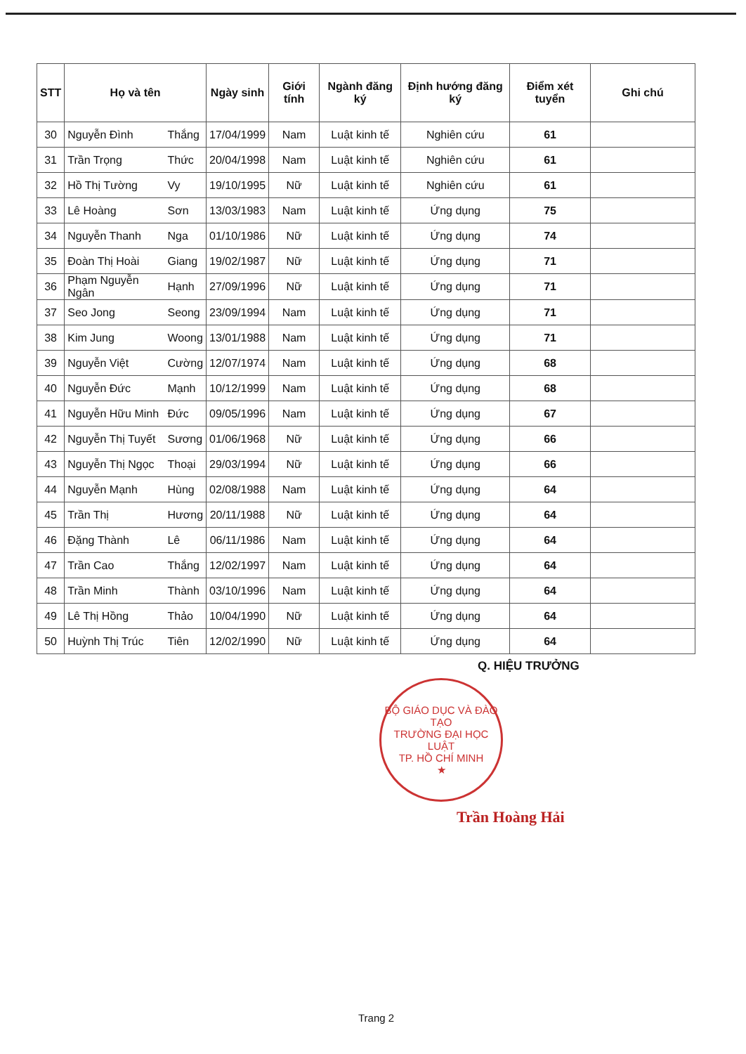| STT | Họ và tên | | Ngày sinh | Giới tính | Ngành đăng ký | Định hướng đăng ký | Điểm xét tuyển | Ghi chú |
| --- | --- | --- | --- | --- | --- | --- | --- | --- |
| 30 | Nguyễn Đình | Thắng | 17/04/1999 | Nam | Luật kinh tế | Nghiên cứu | 61 | |
| 31 | Trần Trọng | Thức | 20/04/1998 | Nam | Luật kinh tế | Nghiên cứu | 61 | |
| 32 | Hồ Thị Tường | Vy | 19/10/1995 | Nữ | Luật kinh tế | Nghiên cứu | 61 | |
| 33 | Lê Hoàng | Sơn | 13/03/1983 | Nam | Luật kinh tế | Ứng dụng | 75 | |
| 34 | Nguyễn Thanh | Nga | 01/10/1986 | Nữ | Luật kinh tế | Ứng dụng | 74 | |
| 35 | Đoàn Thị Hoài | Giang | 19/02/1987 | Nữ | Luật kinh tế | Ứng dụng | 71 | |
| 36 | Phạm Nguyễn Ngân | Hạnh | 27/09/1996 | Nữ | Luật kinh tế | Ứng dụng | 71 | |
| 37 | Seo Jong | Seong | 23/09/1994 | Nam | Luật kinh tế | Ứng dụng | 71 | |
| 38 | Kim Jung | Woong | 13/01/1988 | Nam | Luật kinh tế | Ứng dụng | 71 | |
| 39 | Nguyễn Việt | Cường | 12/07/1974 | Nam | Luật kinh tế | Ứng dụng | 68 | |
| 40 | Nguyễn Đức | Mạnh | 10/12/1999 | Nam | Luật kinh tế | Ứng dụng | 68 | |
| 41 | Nguyễn Hữu Minh | Đức | 09/05/1996 | Nam | Luật kinh tế | Ứng dụng | 67 | |
| 42 | Nguyễn Thị Tuyết | Sương | 01/06/1968 | Nữ | Luật kinh tế | Ứng dụng | 66 | |
| 43 | Nguyễn Thị Ngọc | Thoại | 29/03/1994 | Nữ | Luật kinh tế | Ứng dụng | 66 | |
| 44 | Nguyễn Mạnh | Hùng | 02/08/1988 | Nam | Luật kinh tế | Ứng dụng | 64 | |
| 45 | Trần Thị | Hương | 20/11/1988 | Nữ | Luật kinh tế | Ứng dụng | 64 | |
| 46 | Đặng Thành | Lê | 06/11/1986 | Nam | Luật kinh tế | Ứng dụng | 64 | |
| 47 | Trần Cao | Thắng | 12/02/1997 | Nam | Luật kinh tế | Ứng dụng | 64 | |
| 48 | Trần Minh | Thành | 03/10/1996 | Nam | Luật kinh tế | Ứng dụng | 64 | |
| 49 | Lê Thị Hồng | Thảo | 10/04/1990 | Nữ | Luật kinh tế | Ứng dụng | 64 | |
| 50 | Huỳnh Thị Trúc | Tiên | 12/02/1990 | Nữ | Luật kinh tế | Ứng dụng | 64 | |
Q. HIỆU TRƯỞNG
BỘ GIÁO DỤC VÀ ĐÀO TẠO
TRƯỜNG ĐẠI HỌC
LUẬT
TP. HỒ CHÍ MINH
★
Trần Hoàng Hải
Trang 2